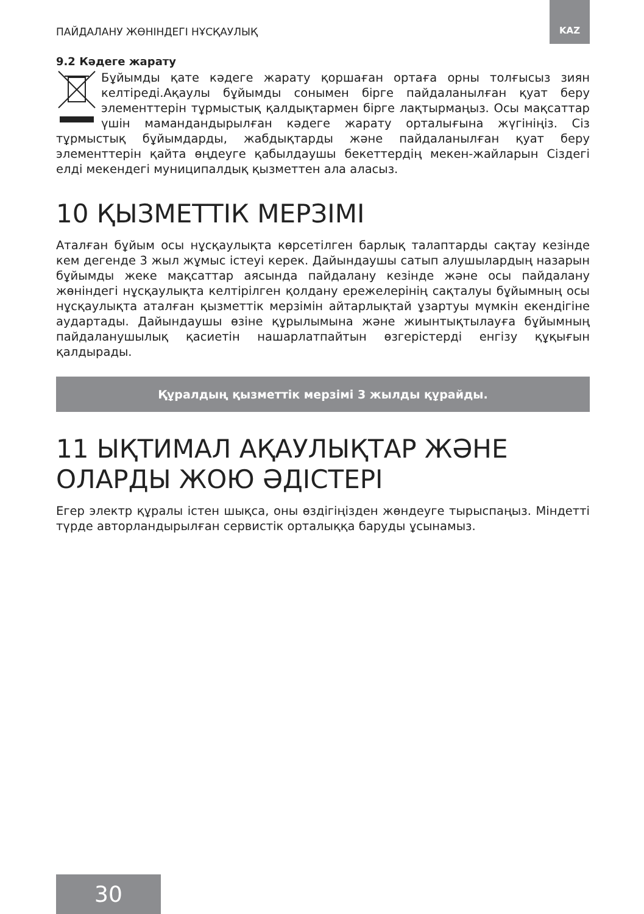ПАЙДАЛАНУ ЖӨНІНДЕГІ НҰСҚАУЛЫҚ
KAZ
9.2 Кәдеге жарату
Бұйымды қате кәдеге жарату қоршаған ортаға орны толғысыз зиян келтіреді.Ақаулы бұйымды сонымен бірге пайдаланылған қуат беру элементтерін тұрмыстық қалдықтармен бірге лақтырмаңыз. Осы мақсаттар үшін мамандандырылған кәдеге жарату орталығына жүгініңіз. Сіз тұрмыстық бұйымдарды, жабдықтарды және пайдаланылған қуат беру элементтерін қайта өңдеуге қабылдаушы бекеттердің мекен-жайларын Сіздегі елді мекендегі муниципалдық қызметтен ала аласыз.
10 ҚЫЗМЕТТІК МЕРЗІМІ
Аталған бұйым осы нұсқаулықта көрсетілген барлық талаптарды сақтау кезінде кем дегенде 3 жыл жұмыс істеуі керек. Дайындаушы сатып алушылардың назарын бұйымды жеке мақсаттар аясында пайдалану кезінде және осы пайдалану жөніндегі нұсқаулықта келтірілген қолдану ережелерінің сақталуы бұйымның осы нұсқаулықта аталған қызметтік мерзімін айтарлықтай ұзартуы мүмкін екендігіне аудартады. Дайындаушы өзіне құрылымына және жиынтықтылауға бұйымның пайдаланушылық қасиетін нашарлатпайтын өзгерістерді енгізу құқығын қалдырады.
Құралдың қызметтік мерзімі 3 жылды құрайды.
11 ЫҚТИМАЛ АҚАУЛЫҚТАР ЖӘНЕ ОЛАРДЫ ЖОЮ ӘДІСТЕРІ
Егер электр құралы істен шықса, оны өздігіңізден жөндеуге тырыспаңыз. Міндетті түрде авторландырылған сервистік орталыққа баруды ұсынамыз.
30